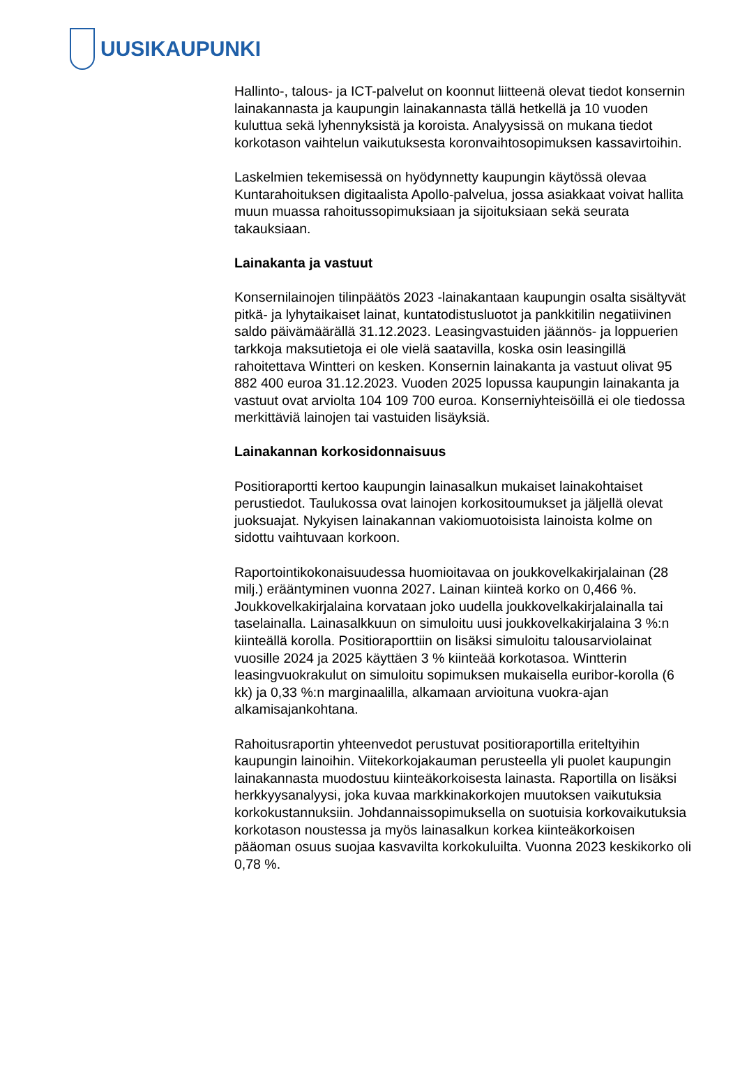UUSIKAUPUNKI
Hallinto-, talous- ja ICT-palvelut on koonnut liitteenä olevat tiedot konsernin lainakannasta ja kaupungin lainakannasta tällä hetkellä ja 10 vuoden kuluttua sekä lyhennyksistä ja koroista. Analyysissä on mukana tiedot korkotason vaihtelun vaikutuksesta koronvaihtosopimuksen kassavirtoihin.
Laskelmien tekemisessä on hyödynnetty kaupungin käytössä olevaa Kuntarahoituksen digitaalista Apollo-palvelua, jossa asiakkaat voivat hallita muun muassa rahoitussopimuksiaan ja sijoituksiaan sekä seurata takauksiaan.
Lainakanta ja vastuut
Konsernilainojen tilinpäätös 2023 -lainakantaan kaupungin osalta sisältyvät pitkä- ja lyhytaikaiset lainat, kuntatodistusluotot ja pankkitilin negatiivinen saldo päivämäärällä 31.12.2023. Leasingvastuiden jäännös- ja loppuerien tarkkoja maksutietoja ei ole vielä saatavilla, koska osin leasingillä rahoitettava Wintteri on kesken. Konsernin lainakanta ja vastuut olivat 95 882 400 euroa 31.12.2023. Vuoden 2025 lopussa kaupungin lainakanta ja vastuut ovat arviolta 104 109 700 euroa. Konserniyhteisöillä ei ole tiedossa merkittäviä lainojen tai vastuiden lisäyksiä.
Lainakannan korkosidonnaisuus
Positioraportti kertoo kaupungin lainasalkun mukaiset lainakohtaiset perustiedot. Taulukossa ovat lainojen korkositoumukset ja jäljellä olevat juoksuajat. Nykyisen lainakannan vakiomuotoisista lainoista kolme on sidottu vaihtuvaan korkoon.
Raportointikokonaisuudessa huomioitavaa on joukkovelkakirjalainan (28 milj.) erääntyminen vuonna 2027. Lainan kiinteä korko on 0,466 %. Joukkovelkakirjalaina korvataan joko uudella joukkovelkakirjalainalla tai taselainalla. Lainasalkkuun on simuloitu uusi joukkovelkakirjalaina 3 %:n kiinteällä korolla. Positioraporttiin on lisäksi simuloitu talousarviolainat vuosille 2024 ja 2025 käyttäen 3 % kiinteää korkotasoa. Wintterin leasingvuokrakulut on simuloitu sopimuksen mukaisella euribor-korolla (6 kk) ja 0,33 %:n marginaalilla, alkamaan arvioituna vuokra-ajan alkamisajankohtana.
Rahoitusraportin yhteenvedot perustuvat positioraportilla eriteltyihin kaupungin lainoihin. Viitekorkojakauman perusteella yli puolet kaupungin lainakannasta muodostuu kiinteäkorkoisesta lainasta. Raportilla on lisäksi herkkyysanalyysi, joka kuvaa markkinakorkojen muutoksen vaikutuksia korkokustannuksiin. Johdannaissopimuksella on suotuisia korkovaikutuksia korkotason noustessa ja myös lainasalkun korkea kiinteäkorkoisen pääoman osuus suojaa kasvavilta korkokuluilta. Vuonna 2023 keskikorko oli 0,78 %.